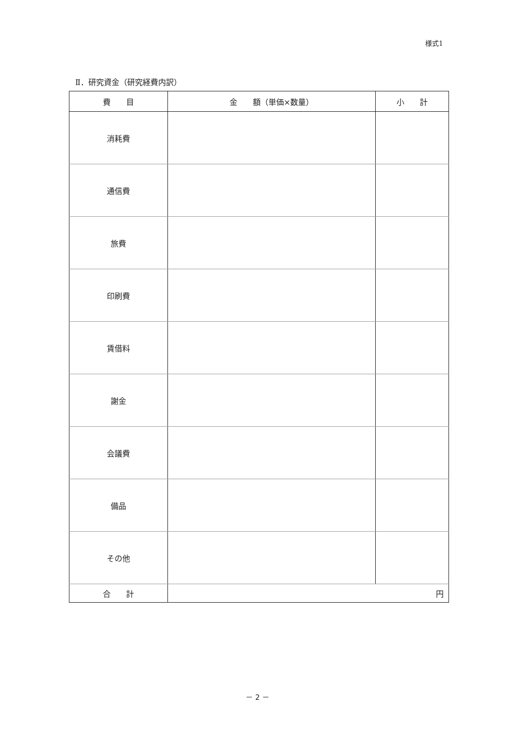様式1
Ⅱ．研究資金（研究経費内訳）
| 費 目 | 金 額（単価×数量） | 小 計 |
| --- | --- | --- |
| 消耗費 | | |
| 通信費 | | |
| 旅費 | | |
| 印刷費 | | |
| 賃借料 | | |
| 謝金 | | |
| 会議費 | | |
| 備品 | | |
| その他 | | |
| 合 計 | 円 | |
－ 2 －